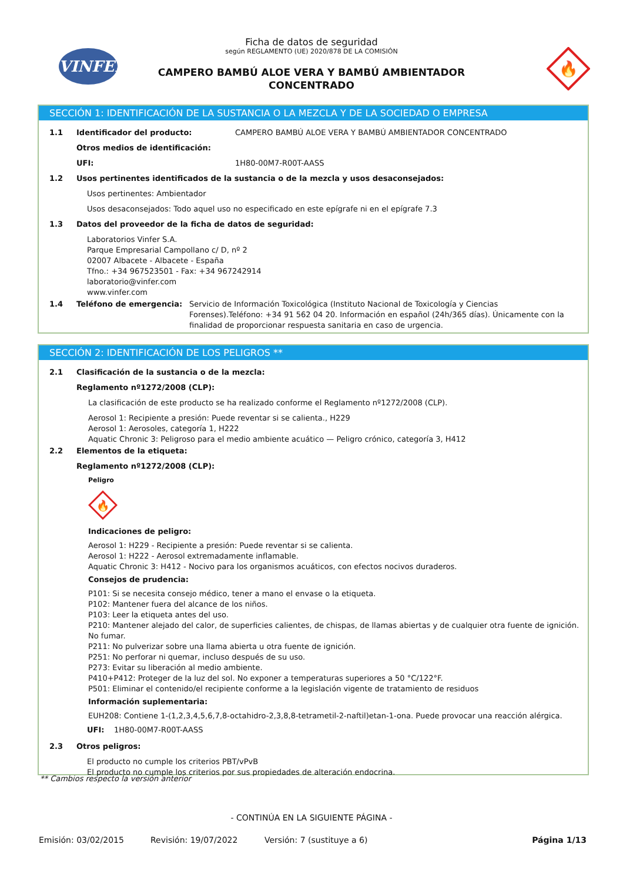VINFER
Ficha de datos de seguridad
según REGLAMENTO (UE) 2020/878 DE LA COMISIÓN
CAMPERO BAMBÚ ALOE VERA Y BAMBÚ AMBIENTADOR
CONCENTRADO
🔥
SECCIÓN 1: IDENTIFICACIÓN DE LA SUSTANCIA O LA MEZCLA Y DE LA SOCIEDAD O EMPRESA
1.1 Identificador del producto: CAMPERO BAMBÚ ALOE VERA Y BAMBÚ AMBIENTADOR CONCENTRADO
Otros medios de identificación:
UFI: 1H80-00M7-R00T-AASS
1.2 Usos pertinentes identificados de la sustancia o de la mezcla y usos desaconsejados:
Usos pertinentes: Ambientador
Usos desaconsejados: Todo aquel uso no especificado en este epígrafe ni en el epígrafe 7.3
1.3 Datos del proveedor de la ficha de datos de seguridad:
Laboratorios Vinfer S.A.
Parque Empresarial Campollano c/ D, nº 2
02007 Albacete - Albacete - España
Tfno.: +34 967523501 - Fax: +34 967242914
laboratorio@vinfer.com
www.vinfer.com
1.4 Teléfono de emergencia: Servicio de Información Toxicológica (Instituto Nacional de Toxicología y Ciencias Forenses).Teléfono: +34 91 562 04 20. Información en español (24h/365 días). Únicamente con la finalidad de proporcionar respuesta sanitaria en caso de urgencia.
SECCIÓN 2: IDENTIFICACIÓN DE LOS PELIGROS **
2.1 Clasificación de la sustancia o de la mezcla:
Reglamento nº1272/2008 (CLP):
La clasificación de este producto se ha realizado conforme el Reglamento nº1272/2008 (CLP).
Aerosol 1: Recipiente a presión: Puede reventar si se calienta., H229
Aerosol 1: Aerosoles, categoría 1, H222
Aquatic Chronic 3: Peligroso para el medio ambiente acuático — Peligro crónico, categoría 3, H412
2.2 Elementos de la etiqueta:
Reglamento nº1272/2008 (CLP):
Peligro
🔥
Indicaciones de peligro:
Aerosol 1: H229 - Recipiente a presión: Puede reventar si se calienta.
Aerosol 1: H222 - Aerosol extremadamente inflamable.
Aquatic Chronic 3: H412 - Nocivo para los organismos acuáticos, con efectos nocivos duraderos.
Consejos de prudencia:
P101: Si se necesita consejo médico, tener a mano el envase o la etiqueta.
P102: Mantener fuera del alcance de los niños.
P103: Leer la etiqueta antes del uso.
P210: Mantener alejado del calor, de superficies calientes, de chispas, de llamas abiertas y de cualquier otra fuente de ignición. No fumar.
P211: No pulverizar sobre una llama abierta u otra fuente de ignición.
P251: No perforar ni quemar, incluso después de su uso.
P273: Evitar su liberación al medio ambiente.
P410+P412: Proteger de la luz del sol. No exponer a temperaturas superiores a 50 °C/122°F.
P501: Eliminar el contenido/el recipiente conforme a la legislación vigente de tratamiento de residuos
Información suplementaria:
EUH208: Contiene 1-(1,2,3,4,5,6,7,8-octahidro-2,3,8,8-tetrametil-2-naftil)etan-1-ona. Puede provocar una reacción alérgica.
UFI: 1H80-00M7-R00T-AASS
2.3 Otros peligros:
El producto no cumple los criterios PBT/vPvB
El producto no cumple los criterios por sus propiedades de alteración endocrina.
** Cambios respecto la versión anterior
- CONTINÚA EN LA SIGUIENTE PÁGINA -
Emisión: 03/02/2015 Revisión: 19/07/2022 Versión: 7 (sustituye a 6) Página 1/13